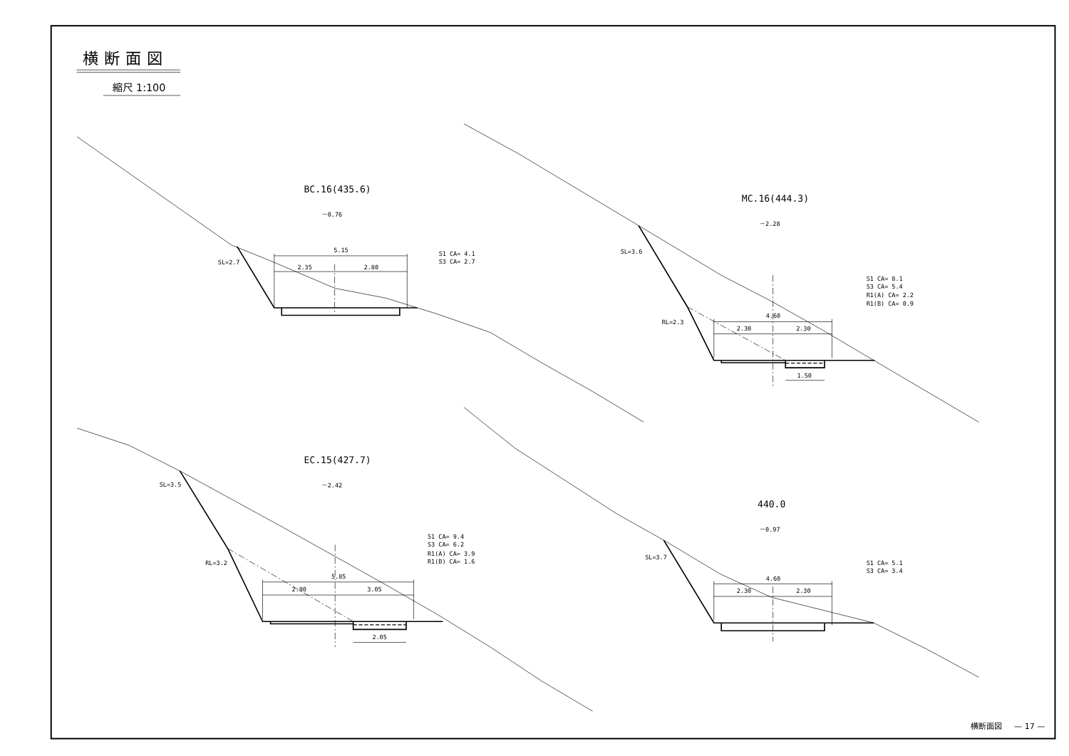横断面図
縮尺 1:100
BC.16(435.6)
－0.76
5.15
2.35
2.80
SL=2.7
S1 CA= 4.1
S3 CA= 2.7
MC.16(444.3)
－2.28
4.60
2.30
2.30
1.50
SL=3.6
RL=2.3
S1 CA= 8.1
S3 CA= 5.4
R1(A) CA= 2.2
R1(B) CA= 0.9
EC.15(427.7)
－2.42
5.85
2.80
3.05
2.05
SL=3.5
RL=3.2
S1 CA= 9.4
S3 CA= 6.2
R1(A) CA= 3.9
R1(B) CA= 1.6
440.0
－0.97
4.60
2.30
2.30
SL=3.7
S1 CA= 5.1
S3 CA= 3.4
横断面図
— 17 —